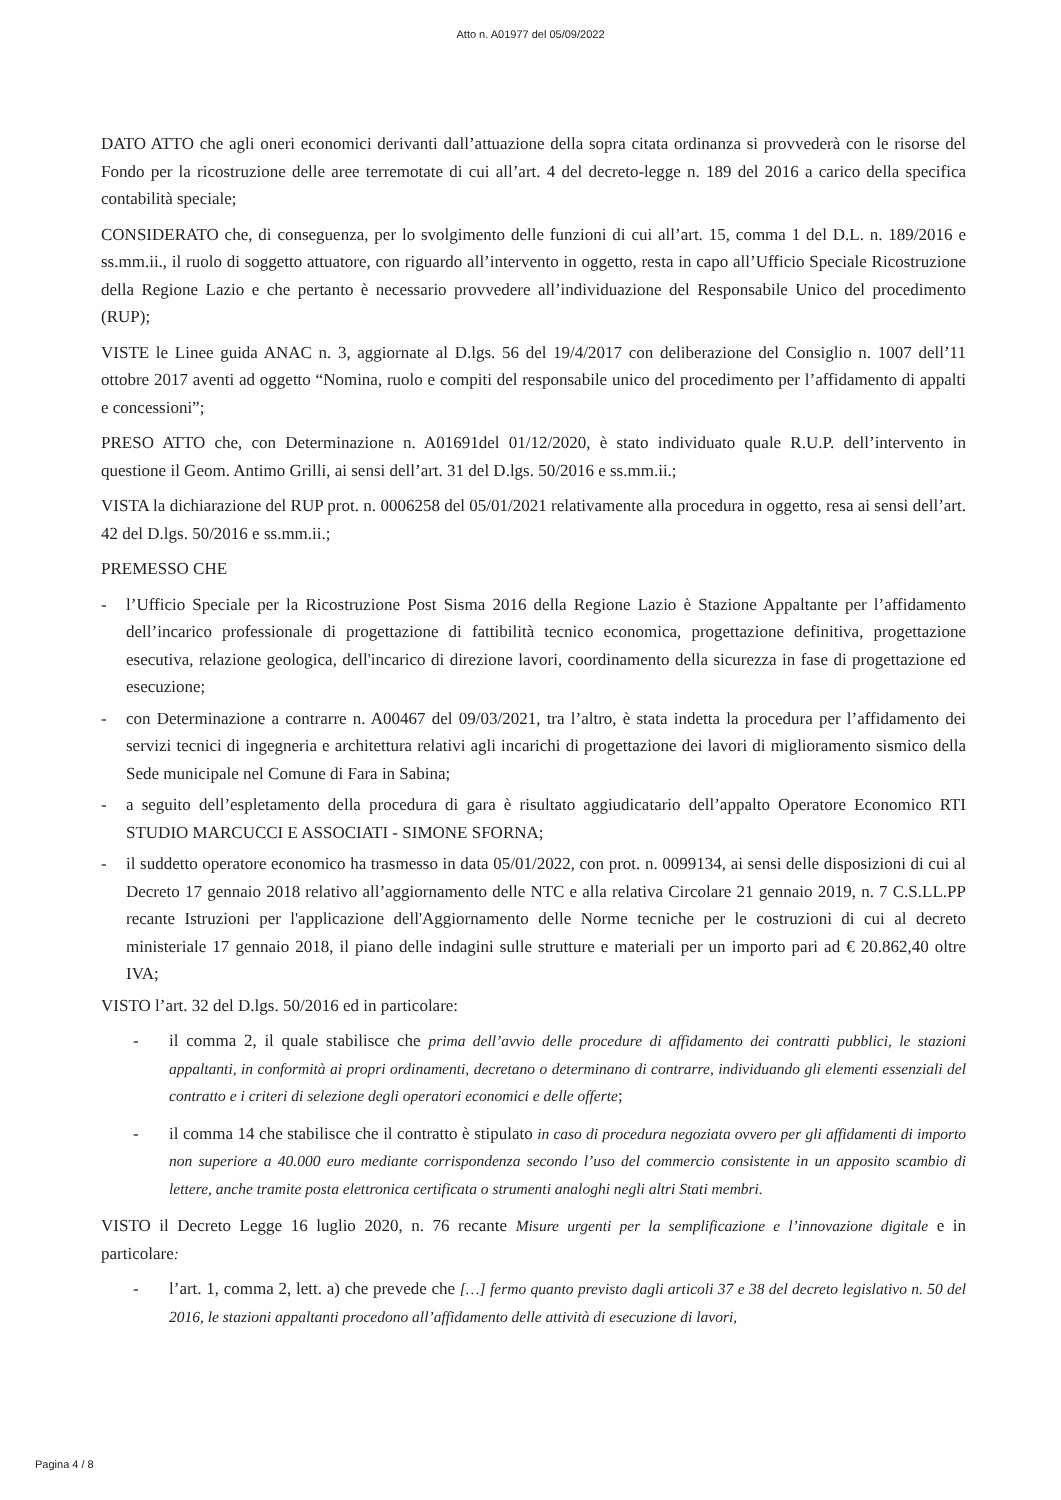Atto n. A01977 del 05/09/2022
DATO ATTO che agli oneri economici derivanti dall’attuazione della sopra citata ordinanza si provvederà con le risorse del Fondo per la ricostruzione delle aree terremotate di cui all’art. 4 del decreto-legge n. 189 del 2016 a carico della specifica contabilità speciale;
CONSIDERATO che, di conseguenza, per lo svolgimento delle funzioni di cui all’art. 15, comma 1 del D.L. n. 189/2016 e ss.mm.ii., il ruolo di soggetto attuatore, con riguardo all’intervento in oggetto, resta in capo all’Ufficio Speciale Ricostruzione della Regione Lazio e che pertanto è necessario provvedere all’individuazione del Responsabile Unico del procedimento (RUP);
VISTE le Linee guida ANAC n. 3, aggiornate al D.lgs. 56 del 19/4/2017 con deliberazione del Consiglio n. 1007 dell’11 ottobre 2017 aventi ad oggetto “Nomina, ruolo e compiti del responsabile unico del procedimento per l’affidamento di appalti e concessioni”;
PRESO ATTO che, con Determinazione n. A01691del 01/12/2020, è stato individuato quale R.U.P. dell’intervento in questione il Geom. Antimo Grilli, ai sensi dell’art. 31 del D.lgs. 50/2016 e ss.mm.ii.;
VISTA la dichiarazione del RUP prot. n. 0006258 del 05/01/2021 relativamente alla procedura in oggetto, resa ai sensi dell’art. 42 del D.lgs. 50/2016 e ss.mm.ii.;
PREMESSO CHE
- l’Ufficio Speciale per la Ricostruzione Post Sisma 2016 della Regione Lazio è Stazione Appaltante per l’affidamento dell’incarico professionale di progettazione di fattibilità tecnico economica, progettazione definitiva, progettazione esecutiva, relazione geologica, dell'incarico di direzione lavori, coordinamento della sicurezza in fase di progettazione ed esecuzione;
- con Determinazione a contrarre n. A00467 del 09/03/2021, tra l’altro, è stata indetta la procedura per l’affidamento dei servizi tecnici di ingegneria e architettura relativi agli incarichi di progettazione dei lavori di miglioramento sismico della Sede municipale nel Comune di Fara in Sabina;
- a seguito dell’espletamento della procedura di gara è risultato aggiudicatario dell’appalto Operatore Economico RTI STUDIO MARCUCCI E ASSOCIATI - SIMONE SFORNA;
- il suddetto operatore economico ha trasmesso in data 05/01/2022, con prot. n. 0099134, ai sensi delle disposizioni di cui al Decreto 17 gennaio 2018 relativo all’aggiornamento delle NTC e alla relativa Circolare 21 gennaio 2019, n. 7 C.S.LL.PP recante Istruzioni per l'applicazione dell'Aggiornamento delle Norme tecniche per le costruzioni di cui al decreto ministeriale 17 gennaio 2018, il piano delle indagini sulle strutture e materiali per un importo pari ad € 20.862,40 oltre IVA;
VISTO l’art. 32 del D.lgs. 50/2016 ed in particolare:
- il comma 2, il quale stabilisce che prima dell’avvio delle procedure di affidamento dei contratti pubblici, le stazioni appaltanti, in conformità ai propri ordinamenti, decretano o determinano di contrarre, individuando gli elementi essenziali del contratto e i criteri di selezione degli operatori economici e delle offerte;
- il comma 14 che stabilisce che il contratto è stipulato in caso di procedura negoziata ovvero per gli affidamenti di importo non superiore a 40.000 euro mediante corrispondenza secondo l’uso del commercio consistente in un apposito scambio di lettere, anche tramite posta elettronica certificata o strumenti analoghi negli altri Stati membri.
VISTO il Decreto Legge 16 luglio 2020, n. 76 recante Misure urgenti per la semplificazione e l’innovazione digitale e in particolare:
- l’art. 1, comma 2, lett. a) che prevede che […] fermo quanto previsto dagli articoli 37 e 38 del decreto legislativo n. 50 del 2016, le stazioni appaltanti procedono all’affidamento delle attività di esecuzione di lavori,
Pagina 4 / 8